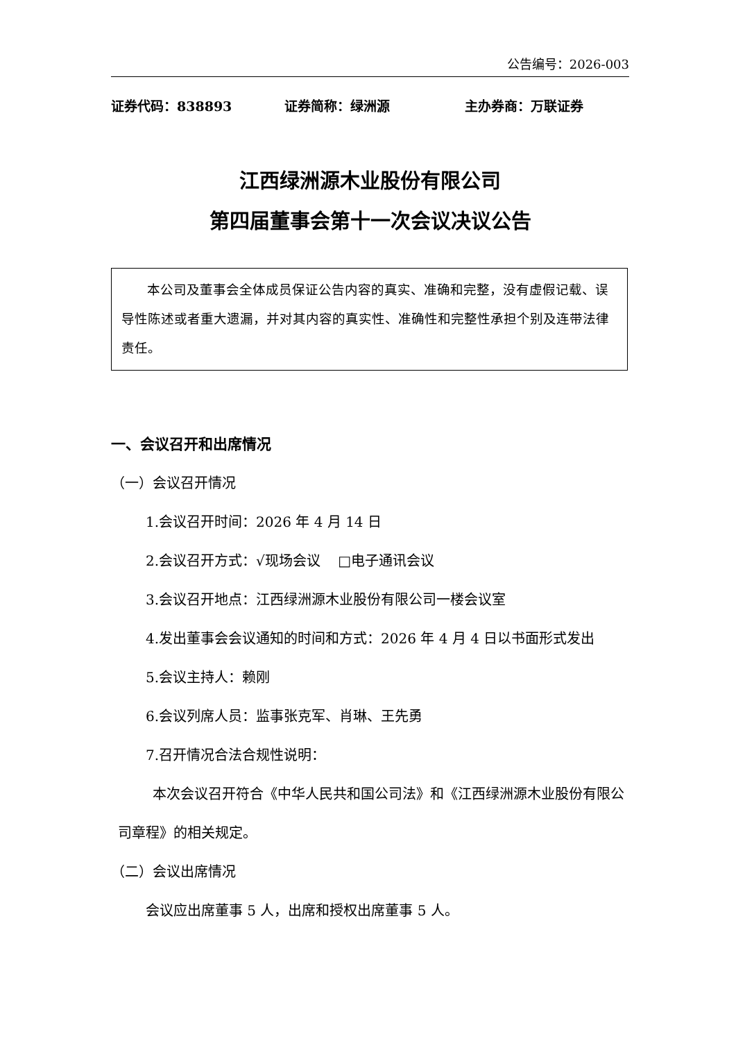公告编号：2026-003
证券代码：838893 证券简称：绿洲源 主办券商：万联证券
江西绿洲源木业股份有限公司
第四届董事会第十一次会议决议公告
本公司及董事会全体成员保证公告内容的真实、准确和完整，没有虚假记载、误导性陈述或者重大遗漏，并对其内容的真实性、准确性和完整性承担个别及连带法律责任。
一、会议召开和出席情况
（一）会议召开情况
1.会议召开时间：2026 年 4 月 14 日
2.会议召开方式：√现场会议 □电子通讯会议
3.会议召开地点：江西绿洲源木业股份有限公司一楼会议室
4.发出董事会会议通知的时间和方式：2026 年 4 月 4 日以书面形式发出
5.会议主持人：赖刚
6.会议列席人员：监事张克军、肖琳、王先勇
7.召开情况合法合规性说明：
本次会议召开符合《中华人民共和国公司法》和《江西绿洲源木业股份有限公司章程》的相关规定。
（二）会议出席情况
会议应出席董事 5 人，出席和授权出席董事 5 人。